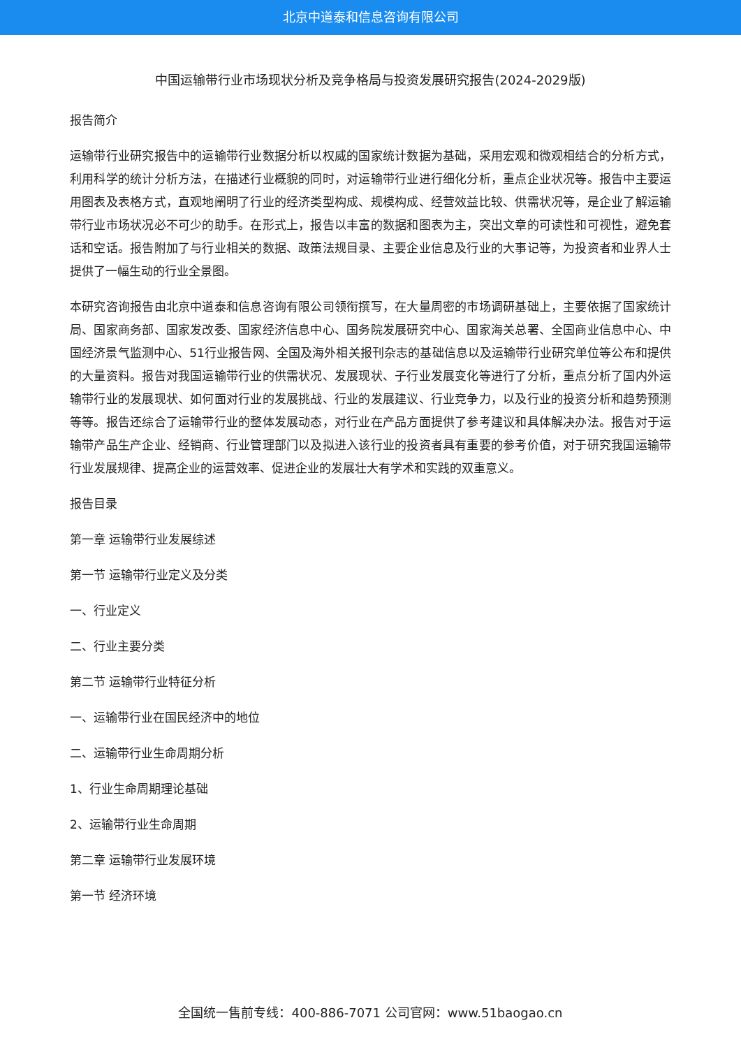北京中道泰和信息咨询有限公司
中国运输带行业市场现状分析及竞争格局与投资发展研究报告(2024-2029版)
报告简介
运输带行业研究报告中的运输带行业数据分析以权威的国家统计数据为基础，采用宏观和微观相结合的分析方式，利用科学的统计分析方法，在描述行业概貌的同时，对运输带行业进行细化分析，重点企业状况等。报告中主要运用图表及表格方式，直观地阐明了行业的经济类型构成、规模构成、经营效益比较、供需状况等，是企业了解运输带行业市场状况必不可少的助手。在形式上，报告以丰富的数据和图表为主，突出文章的可读性和可视性，避免套话和空话。报告附加了与行业相关的数据、政策法规目录、主要企业信息及行业的大事记等，为投资者和业界人士提供了一幅生动的行业全景图。
本研究咨询报告由北京中道泰和信息咨询有限公司领衔撰写，在大量周密的市场调研基础上，主要依据了国家统计局、国家商务部、国家发改委、国家经济信息中心、国务院发展研究中心、国家海关总署、全国商业信息中心、中国经济景气监测中心、51行业报告网、全国及海外相关报刊杂志的基础信息以及运输带行业研究单位等公布和提供的大量资料。报告对我国运输带行业的供需状况、发展现状、子行业发展变化等进行了分析，重点分析了国内外运输带行业的发展现状、如何面对行业的发展挑战、行业的发展建议、行业竞争力，以及行业的投资分析和趋势预测等等。报告还综合了运输带行业的整体发展动态，对行业在产品方面提供了参考建议和具体解决办法。报告对于运输带产品生产企业、经销商、行业管理部门以及拟进入该行业的投资者具有重要的参考价值，对于研究我国运输带行业发展规律、提高企业的运营效率、促进企业的发展壮大有学术和实践的双重意义。
报告目录
第一章 运输带行业发展综述
第一节 运输带行业定义及分类
一、行业定义
二、行业主要分类
第二节 运输带行业特征分析
一、运输带行业在国民经济中的地位
二、运输带行业生命周期分析
1、行业生命周期理论基础
2、运输带行业生命周期
第二章 运输带行业发展环境
第一节 经济环境
全国统一售前专线：400-886-7071 公司官网：www.51baogao.cn